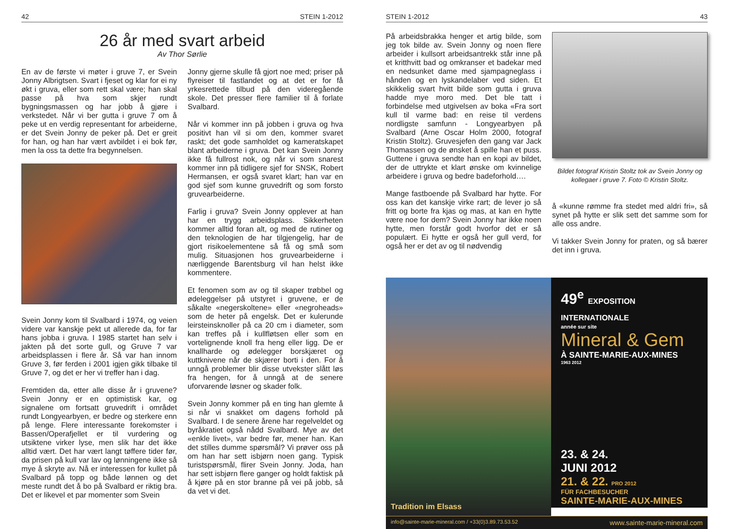42 STEIN 1-2012
26 år med svart arbeid
Av Thor Sørlie
En av de første vi møter i gruve 7, er Svein Jonny Albrigtsen. Svart i fjeset og klar for ei ny økt i gruva, eller som rett skal være; han skal passe på hva som skjer rundt bygningsmassen og har jobb å gjøre i verkstedet. Når vi ber gutta i gruve 7 om å peke ut en verdig representant for arbeiderne, er det Svein Jonny de peker på. Det er greit for han, og han har vært avbildet i ei bok før, men la oss ta dette fra begynnelsen.
Svein Jonny kom til Svalbard i 1974, og veien videre var kanskje pekt ut allerede da, for far hans jobba i gruva. I 1985 startet han selv i jakten på det sorte gull, og Gruve 7 var arbeidsplassen i flere år. Så var han innom Gruve 3, før ferden i 2001 igjen gikk tilbake til Gruve 7, og det er her vi treffer han i dag.
Fremtiden da, etter alle disse år i gruvene? Svein Jonny er en optimistisk kar, og signalene om fortsatt gruvedrift i området rundt Longyearbyen, er bedre og sterkere enn på lenge. Flere interessante forekomster i Bassen/Operafjellet er til vurdering og utsiktene virker lyse, men slik har det ikke alltid vært. Det har vært langt tøffere tider før, da prisen på kull var lav og lønningene ikke så mye å skryte av. Nå er interessen for kullet på Svalbard på topp og både lønnen og det meste rundt det å bo på Svalbard er riktig bra. Det er likevel et par momenter som Svein
Jonny gjerne skulle få gjort noe med; priser på flyreiser til fastlandet og at det er for få yrkesrettede tilbud på den videregående skole. Det presser flere familier til å forlate Svalbard.
Når vi kommer inn på jobben i gruva og hva positivt han vil si om den, kommer svaret raskt; det gode samholdet og kameratskapet blant arbeiderne i gruva. Det kan Svein Jonny ikke få fullrost nok, og når vi som snarest kommer inn på tidligere sjef for SNSK, Robert Hermansen, er også svaret klart; han var en god sjef som kunne gruvedrift og som forsto gruvearbeiderne.
Farlig i gruva? Svein Jonny opplever at han har en trygg arbeidsplass. Sikkerheten kommer alltid foran alt, og med de rutiner og den teknologien de har tilgjengelig, har de gjort risikoelementene så få og små som mulig. Situasjonen hos gruvearbeiderne i nærliggende Barentsburg vil han helst ikke kommentere.
Et fenomen som av og til skaper trøbbel og ødeleggelser på utstyret i gruvene, er de såkalte «negerskoltene» eller «negroheads» som de heter på engelsk. Det er kulerunde leirsteinsknoller på ca 20 cm i diameter, som kan treffes på i kullfløtsen eller som en vortelignende knoll fra heng eller ligg. De er knallharde og ødelegger borskjæret og kuttknivene når de skjærer borti i den. For å unngå problemer blir disse utvekster slått løs fra hengen, for å unngå at de senere uforvarende løsner og skader folk.
Svein Jonny kommer på en ting han glemte å si når vi snakket om dagens forhold på Svalbard. I de senere årene har regelveldet og byråkratiet også nådd Svalbard. Mye av det «enkle livet», var bedre før, mener han. Kan det stilles dumme spørsmål? Vi prøver oss på om han har sett isbjørn noen gang. Typisk turistspørsmål, flirer Svein Jonny. Joda, han har sett isbjørn flere ganger og holdt faktisk på å kjøre på en stor branne på vei på jobb, så da vet vi det.
STEIN 1-2012 43
På arbeidsbrakka henger et artig bilde, som jeg tok bilde av. Svein Jonny og noen flere arbeider i kullsort arbeidsantrekk står inne på et kritthvitt bad og omkranser et badekar med en nedsunket dame med sjampagneglass i hånden og en lyskandelaber ved siden. Et skikkelig svart hvitt bilde som gutta i gruva hadde mye moro med. Det ble tatt i forbindelse med utgivelsen av boka «Fra sort kull til varme bad: en reise til verdens nordligste samfunn - Longyearbyen på Svalbard (Arne Oscar Holm 2000, fotograf Kristin Stoltz). Gruvesjefen den gang var Jack Thomassen og de ønsket å spille han et puss. Guttene i gruva sendte han en kopi av bildet, der de uttrykte et klart ønske om kvinnelige arbeidere i gruva og bedre badeforhold….
Mange fastboende på Svalbard har hytte. For oss kan det kanskje virke rart; de lever jo så fritt og borte fra kjas og mas, at kan en hytte være noe for dem? Svein Jonny har ikke noen hytte, men forstår godt hvorfor det er så populært. Ei hytte er også her gull verd, for også her er det av og til nødvendig
Bildet fotograf Kristin Stoltz tok av Svein Jonny og kollegaer i gruve 7. Foto © Kristin Stoltz.
å «kunne rømme fra stedet med aldri fri», så synet på hytte er slik sett det samme som for alle oss andre.
Vi takker Svein Jonny for praten, og så bærer det inn i gruva.
Tradition im Elsass
49<sup>e</sup> EXPOSITION INTERNATIONALE
année sur site
Mineral & Gem
À SAINTE-MARIE-AUX-MINES
1963 2012
23. & 24.
JUNI 2012
21. & 22. PRO 2012
FÜR FACHBESUCHER
SAINTE-MARIE-AUX-MINES
info@sainte-marie-mineral.com / +33(0)3.89.73.53.52 www.sainte-marie-mineral.com